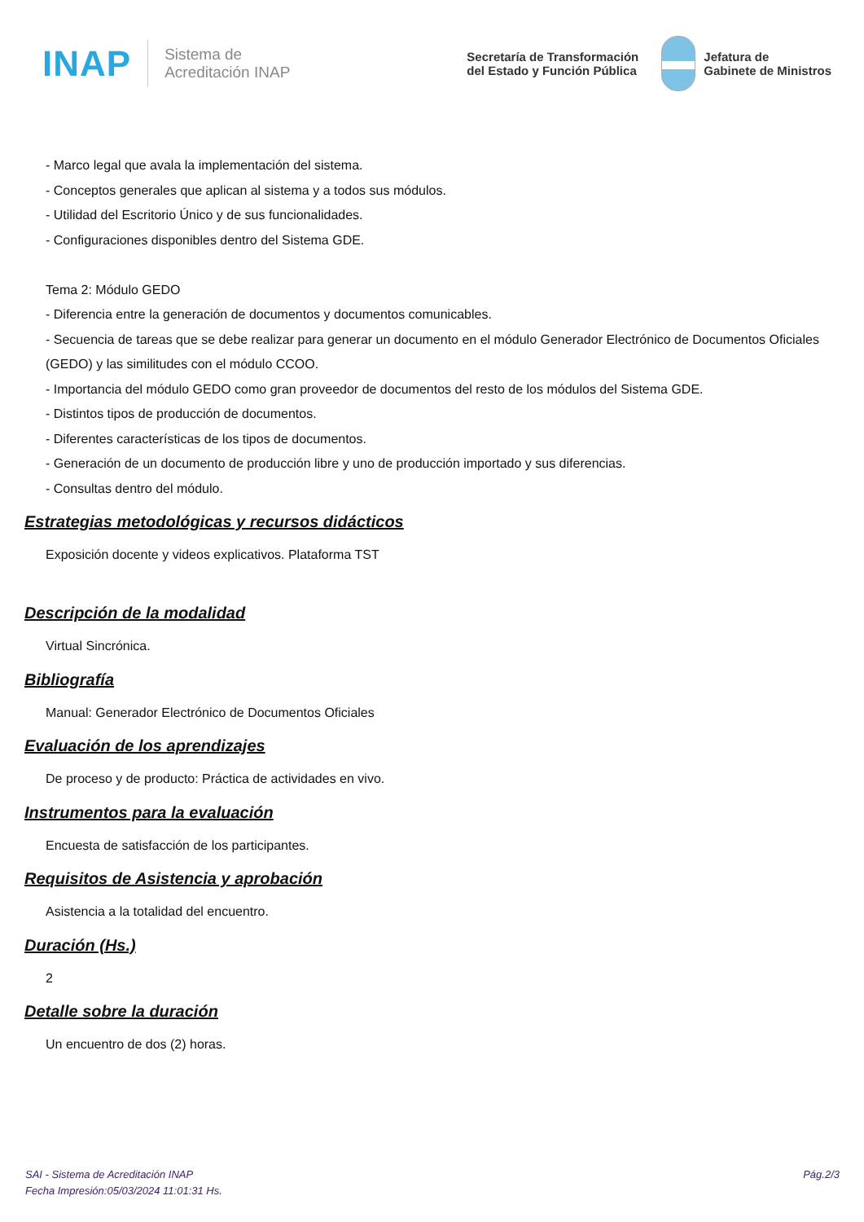INAP
Sistema de
Acreditación INAP
Secretaría de Transformación
del Estado y Función Pública
Jefatura de
Gabinete de Ministros
- Marco legal que avala la implementación del sistema.
- Conceptos generales que aplican al sistema y a todos sus módulos.
- Utilidad del Escritorio Único y de sus funcionalidades.
- Configuraciones disponibles dentro del Sistema GDE.
Tema 2: Módulo GEDO
- Diferencia entre la generación de documentos y documentos comunicables.
- Secuencia de tareas que se debe realizar para generar un documento en el módulo Generador Electrónico de Documentos Oficiales (GEDO) y las similitudes con el módulo CCOO.
- Importancia del módulo GEDO como gran proveedor de documentos del resto de los módulos del Sistema GDE.
- Distintos tipos de producción de documentos.
- Diferentes características de los tipos de documentos.
- Generación de un documento de producción libre y uno de producción importado y sus diferencias.
- Consultas dentro del módulo.
Estrategias metodológicas y recursos didácticos
Exposición docente y videos explicativos. Plataforma TST
Descripción de la modalidad
Virtual Sincrónica.
Bibliografía
Manual: Generador Electrónico de Documentos Oficiales
Evaluación de los aprendizajes
De proceso y de producto: Práctica de actividades en vivo.
Instrumentos para la evaluación
Encuesta de satisfacción de los participantes.
Requisitos de Asistencia y aprobación
Asistencia a la totalidad del encuentro.
Duración (Hs.)
2
Detalle sobre la duración
Un encuentro de dos (2) horas.
SAI - Sistema de Acreditación INAP
Fecha Impresión:05/03/2024 11:01:31 Hs.
Pág.2/3